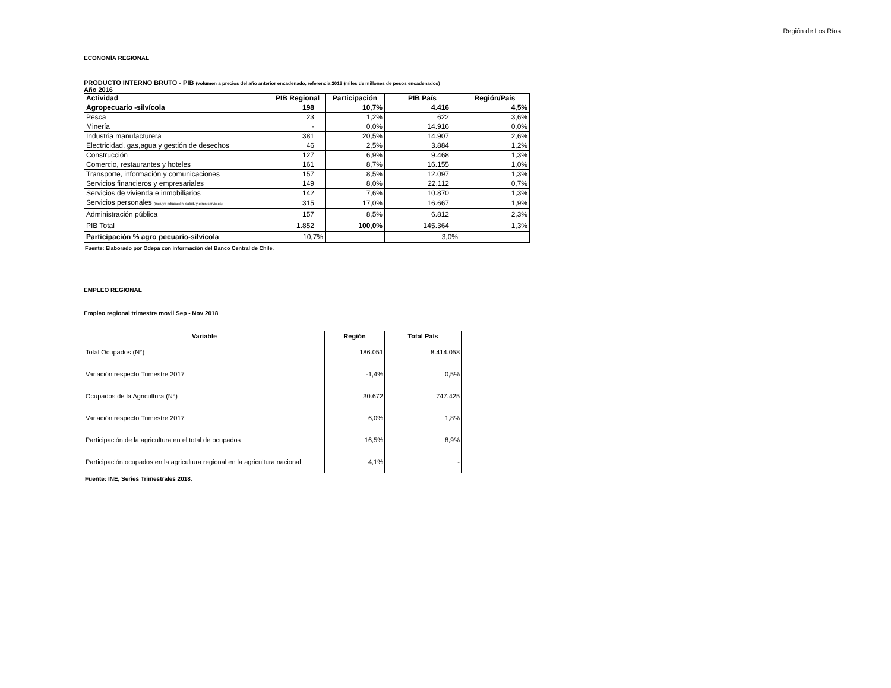Región de Los Ríos
ECONOMÍA REGIONAL
PRODUCTO INTERNO BRUTO - PIB (volumen a precios del año anterior encadenado, referencia 2013 (miles de millones de pesos encadenados)
Año 2016
| Actividad | PIB Regional | Participación | PIB País | Región/País |
| --- | --- | --- | --- | --- |
| Agropecuario -silvícola | 198 | 10,7% | 4.416 | 4,5% |
| Pesca | 23 | 1,2% | 622 | 3,6% |
| Minería | - | 0,0% | 14.916 | 0,0% |
| Industria manufacturera | 381 | 20,5% | 14.907 | 2,6% |
| Electricidad, gas,agua y gestión de desechos | 46 | 2,5% | 3.884 | 1,2% |
| Construcción | 127 | 6,9% | 9.468 | 1,3% |
| Comercio, restaurantes y hoteles | 161 | 8,7% | 16.155 | 1,0% |
| Transporte, información y comunicaciones | 157 | 8,5% | 12.097 | 1,3% |
| Servicios financieros y empresariales | 149 | 8,0% | 22.112 | 0,7% |
| Servicios de vivienda e inmobiliarios | 142 | 7,6% | 10.870 | 1,3% |
| Servicios personales (incluye educación, salud, y otros servicios) | 315 | 17,0% | 16.667 | 1,9% |
| Administración pública | 157 | 8,5% | 6.812 | 2,3% |
| PIB Total | 1.852 | 100,0% | 145.364 | 1,3% |
| Participación % agro pecuario-silvicola | 10,7% | | 3,0% | |
Fuente: Elaborado por Odepa con información del Banco Central de Chile.
EMPLEO REGIONAL
Empleo regional trimestre movil Sep - Nov 2018
| Variable | Región | Total País |
| --- | --- | --- |
| Total Ocupados (N°) | 186.051 | 8.414.058 |
| Variación respecto Trimestre 2017 | -1,4% | 0,5% |
| Ocupados de la Agricultura (N°) | 30.672 | 747.425 |
| Variación respecto Trimestre 2017 | 6,0% | 1,8% |
| Participación de la agricultura en el total de ocupados | 16,5% | 8,9% |
| Participación ocupados en la agricultura regional en la agricultura nacional | 4,1% | - |
Fuente: INE, Series Trimestrales 2018.